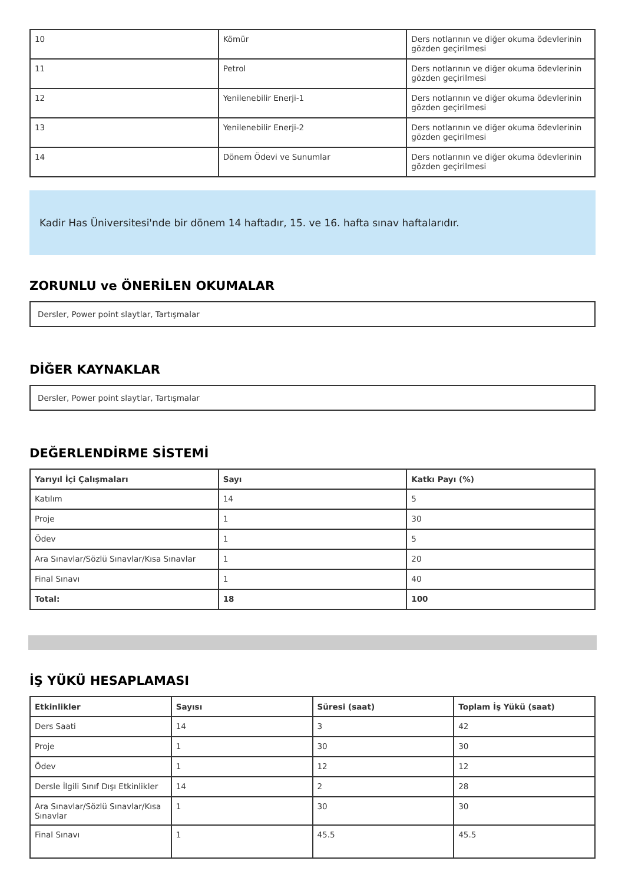| 10 | Kömür | Ders notlarının ve diğer okuma ödevlerinin gözden geçirilmesi |
| 11 | Petrol | Ders notlarının ve diğer okuma ödevlerinin gözden geçirilmesi |
| 12 | Yenilenebilir Enerji-1 | Ders notlarının ve diğer okuma ödevlerinin gözden geçirilmesi |
| 13 | Yenilenebilir Enerji-2 | Ders notlarının ve diğer okuma ödevlerinin gözden geçirilmesi |
| 14 | Dönem Ödevi ve Sunumlar | Ders notlarının ve diğer okuma ödevlerinin gözden geçirilmesi |
Kadir Has Üniversitesi'nde bir dönem 14 haftadır, 15. ve 16. hafta sınav haftalarıdır.
ZORUNLU ve ÖNERİLEN OKUMALAR
Dersler, Power point slaytlar, Tartışmalar
DİĞER KAYNAKLAR
Dersler, Power point slaytlar, Tartışmalar
DEĞERLENDİRME SİSTEMİ
| Yarıyıl İçi Çalışmaları | Sayı | Katkı Payı (%) |
| --- | --- | --- |
| Katılım | 14 | 5 |
| Proje | 1 | 30 |
| Ödev | 1 | 5 |
| Ara Sınavlar/Sözlü Sınavlar/Kısa Sınavlar | 1 | 20 |
| Final Sınavı | 1 | 40 |
| Total: | 18 | 100 |
İŞ YÜKÜ HESAPLAMASI
| Etkinlikler | Sayısı | Süresi (saat) | Toplam İş Yükü (saat) |
| --- | --- | --- | --- |
| Ders Saati | 14 | 3 | 42 |
| Proje | 1 | 30 | 30 |
| Ödev | 1 | 12 | 12 |
| Dersle İlgili Sınıf Dışı Etkinlikler | 14 | 2 | 28 |
| Ara Sınavlar/Sözlü Sınavlar/Kısa Sınavlar | 1 | 30 | 30 |
| Final Sınavı | 1 | 45.5 | 45.5 |